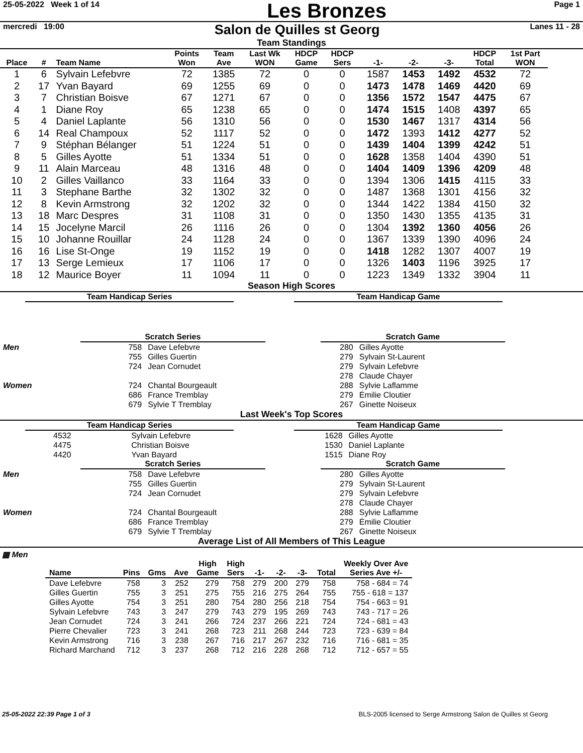25-05-2022 Week 1 of 14 Les Bronzes Page 1
mercredi 19:00 Salon de Quilles st Georg Lanes 11 - 28
Team Standings
| Place | # | Team Name | Points Won | Team Ave | Last Wk WON | HDCP Game | HDCP Sers | -1- | -2- | -3- | HDCP Total | 1st Part WON |
| --- | --- | --- | --- | --- | --- | --- | --- | --- | --- | --- | --- | --- |
| 1 | 6 | Sylvain Lefebvre | 72 | 1385 | 72 | 0 | 0 | 1587 | 1453 | 1492 | 4532 | 72 |
| 2 | 17 | Yvan Bayard | 69 | 1255 | 69 | 0 | 0 | 1473 | 1478 | 1469 | 4420 | 69 |
| 3 | 7 | Christian Boisve | 67 | 1271 | 67 | 0 | 0 | 1356 | 1572 | 1547 | 4475 | 67 |
| 4 | 1 | Diane Roy | 65 | 1238 | 65 | 0 | 0 | 1474 | 1515 | 1408 | 4397 | 65 |
| 5 | 4 | Daniel Laplante | 56 | 1310 | 56 | 0 | 0 | 1530 | 1467 | 1317 | 4314 | 56 |
| 6 | 14 | Real Champoux | 52 | 1117 | 52 | 0 | 0 | 1472 | 1393 | 1412 | 4277 | 52 |
| 7 | 9 | Stéphan Bélanger | 51 | 1224 | 51 | 0 | 0 | 1439 | 1404 | 1399 | 4242 | 51 |
| 8 | 5 | Gilles Ayotte | 51 | 1334 | 51 | 0 | 0 | 1628 | 1358 | 1404 | 4390 | 51 |
| 9 | 11 | Alain Marceau | 48 | 1316 | 48 | 0 | 0 | 1404 | 1409 | 1396 | 4209 | 48 |
| 10 | 2 | Gilles Vaillanco | 33 | 1164 | 33 | 0 | 0 | 1394 | 1306 | 1415 | 4115 | 33 |
| 11 | 3 | Stephane Barthe | 32 | 1302 | 32 | 0 | 0 | 1487 | 1368 | 1301 | 4156 | 32 |
| 12 | 8 | Kevin Armstrong | 32 | 1202 | 32 | 0 | 0 | 1344 | 1422 | 1384 | 4150 | 32 |
| 13 | 18 | Marc Despres | 31 | 1108 | 31 | 0 | 0 | 1350 | 1430 | 1355 | 4135 | 31 |
| 14 | 15 | Jocelyne Marcil | 26 | 1116 | 26 | 0 | 0 | 1304 | 1392 | 1360 | 4056 | 26 |
| 15 | 10 | Johanne Rouillar | 24 | 1128 | 24 | 0 | 0 | 1367 | 1339 | 1390 | 4096 | 24 |
| 16 | 16 | Lise St-Onge | 19 | 1152 | 19 | 0 | 0 | 1418 | 1282 | 1307 | 4007 | 19 |
| 17 | 13 | Serge Lemieux | 17 | 1106 | 17 | 0 | 0 | 1326 | 1403 | 1196 | 3925 | 17 |
| 18 | 12 | Maurice Boyer | 11 | 1094 | 11 | 0 | 0 | 1223 | 1349 | 1332 | 3904 | 11 |
Season High Scores
Team Handicap Series Team Handicap Game
Scratch Series Scratch Game
| Men | 758 | Dave Lefebvre |
| | 755 | Gilles Guertin |
| | 724 | Jean Cornudet |
| Women | 724 | Chantal Bourgeault |
| | 686 | France Tremblay |
| | 679 | Sylvie T Tremblay |
| 280 | Gilles Ayotte |
| 279 | Sylvain St-Laurent |
| 279 | Sylvain Lefebvre |
| 278 | Claude Chayer |
| 288 | Sylvie Laflamme |
| 279 | Émilie Cloutier |
| 267 | Ginette Noiseux |
Last Week's Top Scores
Team Handicap Series Team Handicap Game
| 4532 | Sylvain Lefebvre |
| 4475 | Christian Boisve |
| 4420 | Yvan Bayard |
| 1628 | Gilles Ayotte |
| 1530 | Daniel Laplante |
| 1515 | Diane Roy |
Scratch Series Scratch Game
| Men | 758 | Dave Lefebvre |
| | 755 | Gilles Guertin |
| | 724 | Jean Cornudet |
| Women | 724 | Chantal Bourgeault |
| | 686 | France Tremblay |
| | 679 | Sylvie T Tremblay |
| 280 | Gilles Ayotte |
| 279 | Sylvain St-Laurent |
| 279 | Sylvain Lefebvre |
| 278 | Claude Chayer |
| 288 | Sylvie Laflamme |
| 279 | Émilie Cloutier |
| 267 | Ginette Noiseux |
Average List of All Members of This League
▩ Men
| Name | Pins | Gms | Ave | High Game | High Sers | -1- | -2- | -3- | Total | Weekly Over Ave Series Ave +/- |
| --- | --- | --- | --- | --- | --- | --- | --- | --- | --- | --- |
| Dave Lefebvre | 758 | 3 | 252 | 279 | 758 | 279 | 200 | 279 | 758 | 758 - 684 = 74 |
| Gilles Guertin | 755 | 3 | 251 | 275 | 755 | 216 | 275 | 264 | 755 | 755 - 618 = 137 |
| Gilles Ayotte | 754 | 3 | 251 | 280 | 754 | 280 | 256 | 218 | 754 | 754 - 663 = 91 |
| Sylvain Lefebvre | 743 | 3 | 247 | 279 | 743 | 279 | 195 | 269 | 743 | 743 - 717 = 26 |
| Jean Cornudet | 724 | 3 | 241 | 266 | 724 | 237 | 266 | 221 | 724 | 724 - 681 = 43 |
| Pierre Chevalier | 723 | 3 | 241 | 268 | 723 | 211 | 268 | 244 | 723 | 723 - 639 = 84 |
| Kevin Armstrong | 716 | 3 | 238 | 267 | 716 | 217 | 267 | 232 | 716 | 716 - 681 = 35 |
| Richard Marchand | 712 | 3 | 237 | 268 | 712 | 216 | 228 | 268 | 712 | 712 - 657 = 55 |
25-05-2022 22:39 Page 1 of 3 BLS-2005 licensed to Serge Armstrong Salon de Quilles st Georg